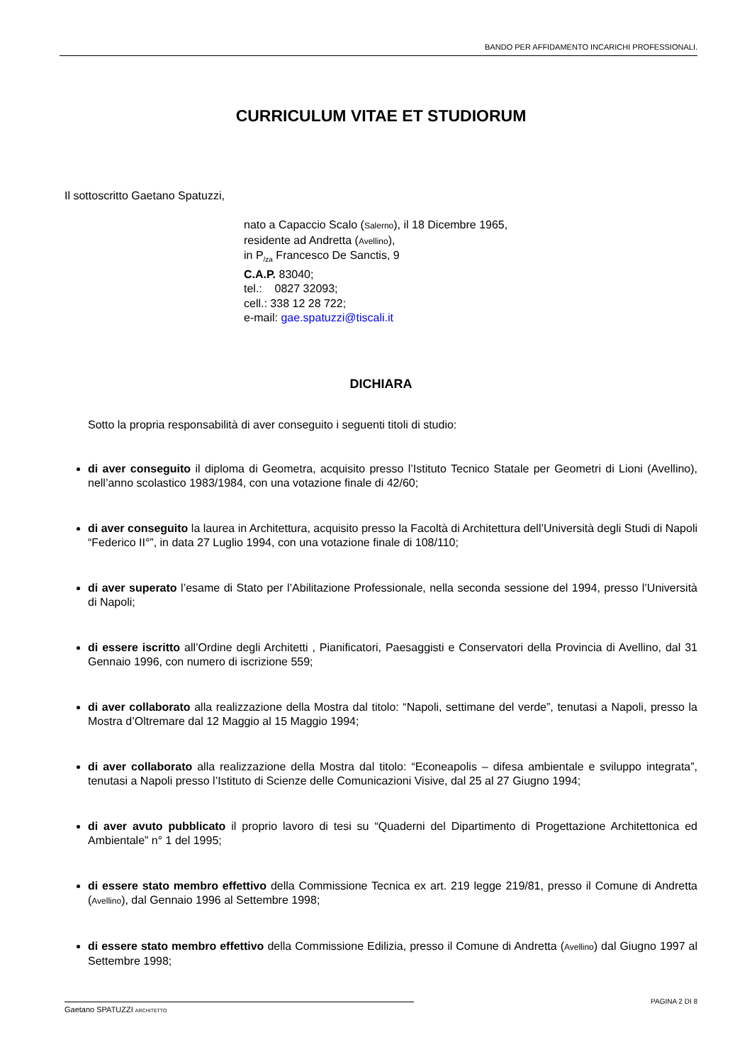BANDO PER AFFIDAMENTO INCARICHI PROFESSIONALI.
CURRICULUM VITAE ET STUDIORUM
Il sottoscritto Gaetano Spatuzzi,
nato a Capaccio Scalo (Salerno), il 18 Dicembre 1965,
residente ad Andretta (Avellino),
in P<sub>/za</sub> Francesco De Sanctis, 9
C.A.P. 83040;
tel.: 0827 32093;
cell.: 338 12 28 722;
e-mail: gae.spatuzzi@tiscali.it
DICHIARA
Sotto la propria responsabilità di aver conseguito i seguenti titoli di studio:
di aver conseguito il diploma di Geometra, acquisito presso l’Istituto Tecnico Statale per Geometri di Lioni (Avellino), nell’anno scolastico 1983/1984, con una votazione finale di 42/60;
di aver conseguito la laurea in Architettura, acquisito presso la Facoltà di Architettura dell’Università degli Studi di Napoli “Federico II°”, in data 27 Luglio 1994, con una votazione finale di 108/110;
di aver superato l’esame di Stato per l’Abilitazione Professionale, nella seconda sessione del 1994, presso l’Università di Napoli;
di essere iscritto all’Ordine degli Architetti , Pianificatori, Paesaggisti e Conservatori della Provincia di Avellino, dal 31 Gennaio 1996, con numero di iscrizione 559;
di aver collaborato alla realizzazione della Mostra dal titolo: “Napoli, settimane del verde”, tenutasi a Napoli, presso la Mostra d’Oltremare dal 12 Maggio al 15 Maggio 1994;
di aver collaborato alla realizzazione della Mostra dal titolo: “Econeapolis – difesa ambientale e sviluppo integrata”, tenutasi a Napoli presso l’Istituto di Scienze delle Comunicazioni Visive, dal 25 al 27 Giugno 1994;
di aver avuto pubblicato il proprio lavoro di tesi su “Quaderni del Dipartimento di Progettazione Architettonica ed Ambientale” n° 1 del 1995;
di essere stato membro effettivo della Commissione Tecnica ex art. 219 legge 219/81, presso il Comune di Andretta (Avellino), dal Gennaio 1996 al Settembre 1998;
di essere stato membro effettivo della Commissione Edilizia, presso il Comune di Andretta (Avellino) dal Giugno 1997 al Settembre 1998;
Gaetano SPATUZZI ARCHITETTO
PAGINA 2 DI 8